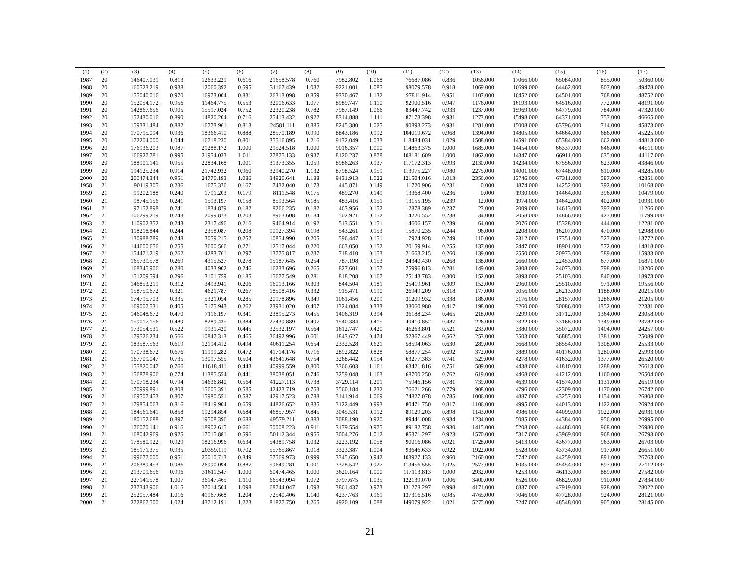| (1) | (2) | (3) | (4) | (5) | (6) | (7) | (8) | (9) | (10) | (11) | (12) | (13) | (14) | (15) | (16) | (17) |
| --- | --- | --- | --- | --- | --- | --- | --- | --- | --- | --- | --- | --- | --- | --- | --- | --- |
| 1987 | 20 | 146407.031 | 0.813 | 12633.229 | 0.616 | 21658.578 | 0.760 | 7982.802 | 1.068 | 76687.086 | 0.836 | 1056.000 | 17066.000 | 65084.000 | 855.000 | 50360.000 |
| 1988 | 20 | 160523.219 | 0.938 | 12060.392 | 0.595 | 31167.439 | 1.032 | 9221.001 | 1.085 | 98079.578 | 0.918 | 1069.000 | 16699.000 | 64462.000 | 807.000 | 49478.000 |
| 1989 | 20 | 155040.016 | 0.970 | 16973.004 | 0.831 | 26313.098 | 0.859 | 9330.467 | 1.132 | 97811.914 | 0.951 | 1107.000 | 16452.000 | 64501.000 | 768.000 | 48752.000 |
| 1990 | 20 | 152054.172 | 0.956 | 11464.775 | 0.553 | 32006.633 | 1.077 | 8989.747 | 1.110 | 92900.516 | 0.947 | 1176.000 | 16193.000 | 64516.000 | 772.000 | 48191.000 |
| 1991 | 20 | 142867.656 | 0.905 | 15597.024 | 0.752 | 22320.238 | 0.782 | 7987.149 | 1.066 | 83447.742 | 0.933 | 1237.000 | 15969.000 | 64779.000 | 784.000 | 47320.000 |
| 1992 | 20 | 152430.016 | 0.890 | 14820.204 | 0.716 | 25413.432 | 0.922 | 8314.888 | 1.111 | 87173.398 | 0.931 | 1273.000 | 15498.000 | 64371.000 | 757.000 | 46665.000 |
| 1993 | 20 | 159331.484 | 0.882 | 16773.961 | 0.813 | 24581.111 | 0.885 | 8245.380 | 1.025 | 90893.273 | 0.931 | 1281.000 | 15008.000 | 63796.000 | 714.000 | 45873.000 |
| 1994 | 20 | 170795.094 | 0.936 | 18366.410 | 0.888 | 28570.189 | 0.990 | 8843.186 | 0.992 | 104019.672 | 0.968 | 1394.000 | 14805.000 | 64664.000 | 686.000 | 45225.000 |
| 1995 | 20 | 172204.000 | 1.044 | 16718.230 | 0.801 | 35516.895 | 1.216 | 9132.049 | 1.033 | 118484.031 | 1.029 | 1508.000 | 14591.000 | 65384.000 | 662.000 | 44813.000 |
| 1996 | 20 | 176936.203 | 0.987 | 21288.172 | 1.000 | 29524.518 | 1.000 | 9016.357 | 1.000 | 114863.375 | 1.000 | 1685.000 | 14454.000 | 66337.000 | 646.000 | 44511.000 |
| 1997 | 20 | 166927.781 | 0.995 | 21954.033 | 1.011 | 27875.133 | 0.937 | 8120.237 | 0.878 | 108181.609 | 1.000 | 1862.000 | 14347.000 | 66911.000 | 635.000 | 44117.000 |
| 1998 | 20 | 188901.141 | 0.955 | 22834.168 | 1.001 | 31373.355 | 1.059 | 8986.263 | 0.937 | 117172.313 | 0.993 | 2130.000 | 14234.000 | 67556.000 | 623.000 | 43846.000 |
| 1999 | 20 | 194125.234 | 0.914 | 21742.932 | 0.960 | 32940.270 | 1.132 | 8798.524 | 0.959 | 113975.227 | 0.980 | 2275.000 | 14001.000 | 67448.000 | 610.000 | 43285.000 |
| 2000 | 20 | 200474.344 | 0.951 | 24770.193 | 1.086 | 34920.641 | 1.188 | 9431.913 | 1.022 | 121504.016 | 1.013 | 2356.000 | 13746.000 | 67311.000 | 587.000 | 42851.000 |
| 1958 | 21 | 90119.305 | 0.236 | 1675.376 | 0.167 | 7432.040 | 0.173 | 445.871 | 0.149 | 11720.906 | 0.231 | 0.000 | 1874.000 | 14252.000 | 392.000 | 10168.000 |
| 1959 | 21 | 99202.188 | 0.240 | 1791.203 | 0.179 | 8111.548 | 0.175 | 489.270 | 0.149 | 13368.400 | 0.236 | 0.000 | 1930.000 | 14464.000 | 396.000 | 10479.000 |
| 1960 | 21 | 98745.156 | 0.241 | 1593.197 | 0.158 | 8593.564 | 0.185 | 483.416 | 0.151 | 13155.195 | 0.239 | 12.000 | 1974.000 | 14642.000 | 402.000 | 10931.000 |
| 1961 | 21 | 97152.898 | 0.241 | 1834.879 | 0.182 | 8266.235 | 0.182 | 463.956 | 0.152 | 12878.389 | 0.237 | 23.000 | 2009.000 | 14613.000 | 397.000 | 11266.000 |
| 1962 | 21 | 106299.219 | 0.243 | 2099.873 | 0.203 | 8963.608 | 0.184 | 502.921 | 0.152 | 14220.552 | 0.238 | 34.000 | 2058.000 | 14866.000 | 427.000 | 11799.000 |
| 1963 | 21 | 110902.352 | 0.243 | 2317.496 | 0.216 | 9464.914 | 0.192 | 513.551 | 0.151 | 14606.157 | 0.239 | 64.000 | 2076.000 | 15328.000 | 444.000 | 12281.000 |
| 1964 | 21 | 118218.844 | 0.244 | 2358.087 | 0.208 | 10127.394 | 0.198 | 543.261 | 0.153 | 15870.235 | 0.244 | 96.000 | 2208.000 | 16207.000 | 470.000 | 12988.000 |
| 1965 | 21 | 130988.789 | 0.248 | 3059.215 | 0.252 | 10854.990 | 0.205 | 596.447 | 0.151 | 17924.928 | 0.249 | 110.000 | 2312.000 | 17351.000 | 527.000 | 13772.000 |
| 1966 | 21 | 144600.656 | 0.255 | 3600.566 | 0.271 | 12517.044 | 0.220 | 663.050 | 0.152 | 20159.914 | 0.255 | 137.000 | 2447.000 | 18901.000 | 572.000 | 14818.000 |
| 1967 | 21 | 154471.219 | 0.262 | 4283.761 | 0.297 | 13775.817 | 0.237 | 718.410 | 0.153 | 21663.215 | 0.260 | 139.000 | 2550.000 | 20973.000 | 589.000 | 15933.000 |
| 1968 | 21 | 165739.578 | 0.269 | 4315.527 | 0.278 | 15187.645 | 0.254 | 787.198 | 0.153 | 24340.430 | 0.268 | 138.000 | 2660.000 | 22453.000 | 677.000 | 16871.000 |
| 1969 | 21 | 168345.906 | 0.280 | 4033.902 | 0.246 | 16233.696 | 0.265 | 827.601 | 0.157 | 25996.813 | 0.281 | 149.000 | 2808.000 | 24073.000 | 798.000 | 18206.000 |
| 1970 | 21 | 151209.594 | 0.296 | 3101.759 | 0.185 | 15677.549 | 0.281 | 818.208 | 0.167 | 25143.783 | 0.300 | 152.000 | 2893.000 | 25103.000 | 840.000 | 18973.000 |
| 1971 | 21 | 146853.219 | 0.312 | 3493.941 | 0.206 | 16013.166 | 0.303 | 844.504 | 0.181 | 25419.961 | 0.309 | 152.000 | 2960.000 | 25510.000 | 971.000 | 19556.000 |
| 1972 | 21 | 158759.672 | 0.321 | 4621.787 | 0.267 | 18508.416 | 0.332 | 915.471 | 0.190 | 26949.209 | 0.318 | 177.000 | 3056.000 | 26213.000 | 1188.000 | 20215.000 |
| 1973 | 21 | 174795.703 | 0.335 | 5321.054 | 0.285 | 20978.896 | 0.349 | 1061.456 | 0.209 | 31209.932 | 0.338 | 186.000 | 3176.000 | 28157.000 | 1286.000 | 21205.000 |
| 1974 | 21 | 169007.531 | 0.405 | 5175.943 | 0.262 | 23931.020 | 0.407 | 1324.084 | 0.333 | 38060.980 | 0.417 | 198.000 | 3260.000 | 30086.000 | 1352.000 | 22331.000 |
| 1975 | 21 | 146048.672 | 0.470 | 7116.197 | 0.341 | 23895.273 | 0.455 | 1406.319 | 0.394 | 36188.234 | 0.465 | 218.000 | 3299.000 | 31712.000 | 1364.000 | 23058.000 |
| 1976 | 21 | 159017.156 | 0.489 | 8289.435 | 0.384 | 27439.889 | 0.497 | 1540.384 | 0.415 | 40419.852 | 0.487 | 226.000 | 3322.000 | 33168.000 | 1349.000 | 23782.000 |
| 1977 | 21 | 173054.531 | 0.522 | 9931.420 | 0.445 | 32532.197 | 0.564 | 1612.747 | 0.420 | 46263.801 | 0.521 | 233.000 | 3380.000 | 35072.000 | 1404.000 | 24257.000 |
| 1978 | 21 | 179526.234 | 0.566 | 10847.313 | 0.465 | 36492.996 | 0.601 | 1843.627 | 0.474 | 52367.449 | 0.562 | 253.000 | 3503.000 | 36885.000 | 1381.000 | 25089.000 |
| 1979 | 21 | 183587.563 | 0.619 | 12194.412 | 0.494 | 40611.254 | 0.654 | 2332.528 | 0.621 | 58594.063 | 0.630 | 289.000 | 3668.000 | 38554.000 | 1308.000 | 25533.000 |
| 1980 | 21 | 170738.672 | 0.676 | 11999.282 | 0.472 | 41714.176 | 0.716 | 2892.822 | 0.828 | 58877.254 | 0.692 | 372.000 | 3889.000 | 40176.000 | 1280.000 | 25993.000 |
| 1981 | 21 | 167709.047 | 0.735 | 13097.555 | 0.504 | 43641.648 | 0.754 | 3268.442 | 0.954 | 63277.383 | 0.741 | 529.000 | 4278.000 | 41632.000 | 1377.000 | 26520.000 |
| 1982 | 21 | 155820.047 | 0.766 | 11618.411 | 0.443 | 40999.559 | 0.800 | 3366.603 | 1.161 | 63421.816 | 0.751 | 589.000 | 4438.000 | 41810.000 | 1288.000 | 26613.000 |
| 1983 | 21 | 156878.906 | 0.774 | 11385.554 | 0.441 | 38038.051 | 0.746 | 3259.048 | 1.163 | 68700.250 | 0.762 | 619.000 | 4468.000 | 41212.000 | 1160.000 | 26504.000 |
| 1984 | 21 | 170718.234 | 0.794 | 14636.840 | 0.564 | 41227.113 | 0.738 | 3729.114 | 1.201 | 75946.156 | 0.781 | 739.000 | 4639.000 | 41574.000 | 1131.000 | 26519.000 |
| 1985 | 21 | 170999.891 | 0.808 | 15605.391 | 0.585 | 42423.719 | 0.753 | 3560.184 | 1.232 | 76621.266 | 0.779 | 908.000 | 4796.000 | 42309.000 | 1170.000 | 26742.000 |
| 1986 | 21 | 169507.453 | 0.807 | 15980.551 | 0.587 | 42917.523 | 0.788 | 3141.914 | 1.069 | 74827.078 | 0.785 | 1006.000 | 4887.000 | 43257.000 | 1154.000 | 26808.000 |
| 1987 | 21 | 179854.063 | 0.816 | 18419.904 | 0.659 | 44826.652 | 0.835 | 3122.449 | 0.993 | 80471.750 | 0.817 | 1106.000 | 4995.000 | 44013.000 | 1122.000 | 26924.000 |
| 1988 | 21 | 184561.641 | 0.858 | 19294.854 | 0.684 | 46857.957 | 0.845 | 3045.531 | 0.912 | 89129.203 | 0.898 | 1143.000 | 4986.000 | 44099.000 | 1022.000 | 26931.000 |
| 1989 | 21 | 180152.688 | 0.897 | 19508.396 | 0.688 | 49579.211 | 0.883 | 3088.190 | 0.920 | 89441.008 | 0.934 | 1234.000 | 5085.000 | 44384.000 | 956.000 | 26995.000 |
| 1990 | 21 | 176070.141 | 0.916 | 18902.615 | 0.661 | 50008.223 | 0.911 | 3179.554 | 0.975 | 89182.758 | 0.930 | 1415.000 | 5208.000 | 44486.000 | 968.000 | 26980.000 |
| 1991 | 21 | 168042.969 | 0.925 | 17015.881 | 0.596 | 50112.344 | 0.955 | 3004.276 | 1.012 | 85371.297 | 0.923 | 1570.000 | 5317.000 | 43969.000 | 968.000 | 26793.000 |
| 1992 | 21 | 178580.922 | 0.929 | 18216.996 | 0.634 | 54389.758 | 1.032 | 3223.192 | 1.058 | 90016.086 | 0.921 | 1728.000 | 5413.000 | 43677.000 | 963.000 | 26703.000 |
| 1993 | 21 | 185171.375 | 0.935 | 20359.119 | 0.702 | 55765.867 | 1.018 | 3323.387 | 1.004 | 93646.633 | 0.922 | 1922.000 | 5528.000 | 43734.000 | 917.000 | 26651.000 |
| 1994 | 21 | 199677.000 | 0.951 | 25010.713 | 0.849 | 57569.973 | 0.999 | 3345.650 | 0.942 | 103927.133 | 0.960 | 2160.000 | 5742.000 | 44259.000 | 891.000 | 26763.000 |
| 1995 | 21 | 206389.453 | 0.986 | 26990.094 | 0.887 | 59649.281 | 1.001 | 3328.542 | 0.927 | 113456.555 | 1.025 | 2577.000 | 6035.000 | 45454.000 | 897.000 | 27112.000 |
| 1996 | 21 | 213709.656 | 0.996 | 31611.547 | 1.000 | 60474.465 | 1.000 | 3620.164 | 1.000 | 117113.813 | 1.000 | 2932.000 | 6253.000 | 46113.000 | 889.000 | 27582.000 |
| 1997 | 21 | 227141.578 | 1.007 | 36147.465 | 1.110 | 66543.094 | 1.072 | 3797.675 | 1.035 | 122139.070 | 1.006 | 3400.000 | 6526.000 | 46829.000 | 910.000 | 27834.000 |
| 1998 | 21 | 237343.906 | 1.015 | 37014.504 | 1.098 | 68744.047 | 1.093 | 3861.437 | 0.973 | 131278.297 | 0.998 | 4171.000 | 6837.000 | 47919.000 | 928.000 | 28022.000 |
| 1999 | 21 | 252057.484 | 1.016 | 41967.668 | 1.204 | 72540.406 | 1.140 | 4237.763 | 0.969 | 137316.516 | 0.985 | 4765.000 | 7046.000 | 47728.000 | 924.000 | 28121.000 |
| 2000 | 21 | 272867.500 | 1.024 | 43712.191 | 1.223 | 81827.750 | 1.265 | 4920.109 | 1.088 | 149079.922 | 1.021 | 5275.000 | 7247.000 | 48548.000 | 905.000 | 28145.000 |
21